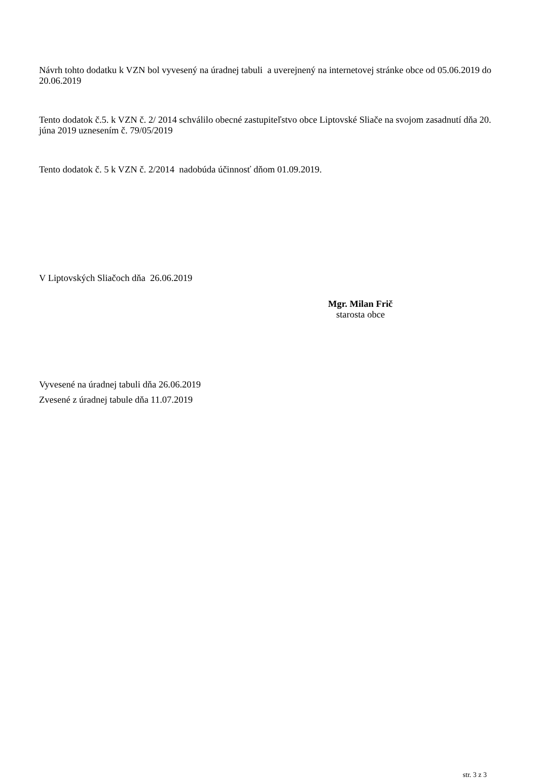Návrh tohto dodatku k VZN bol vyvesený na úradnej tabuli a uverejnený na internetovej stránke obce od 05.06.2019 do 20.06.2019
Tento dodatok č.5. k VZN č. 2/ 2014 schválilo obecné zastupiteľstvo obce Liptovské Sliače na svojom zasadnutí dňa 20. júna 2019 uznesením č. 79/05/2019
Tento dodatok č. 5 k VZN č. 2/2014 nadobúda účinnosť dňom 01.09.2019.
V Liptovských Sliačoch dňa 26.06.2019
Mgr. Milan Frič
starosta obce
Vyvesené na úradnej tabuli dňa 26.06.2019
Zvesené z úradnej tabule dňa 11.07.2019
str. 3 z 3